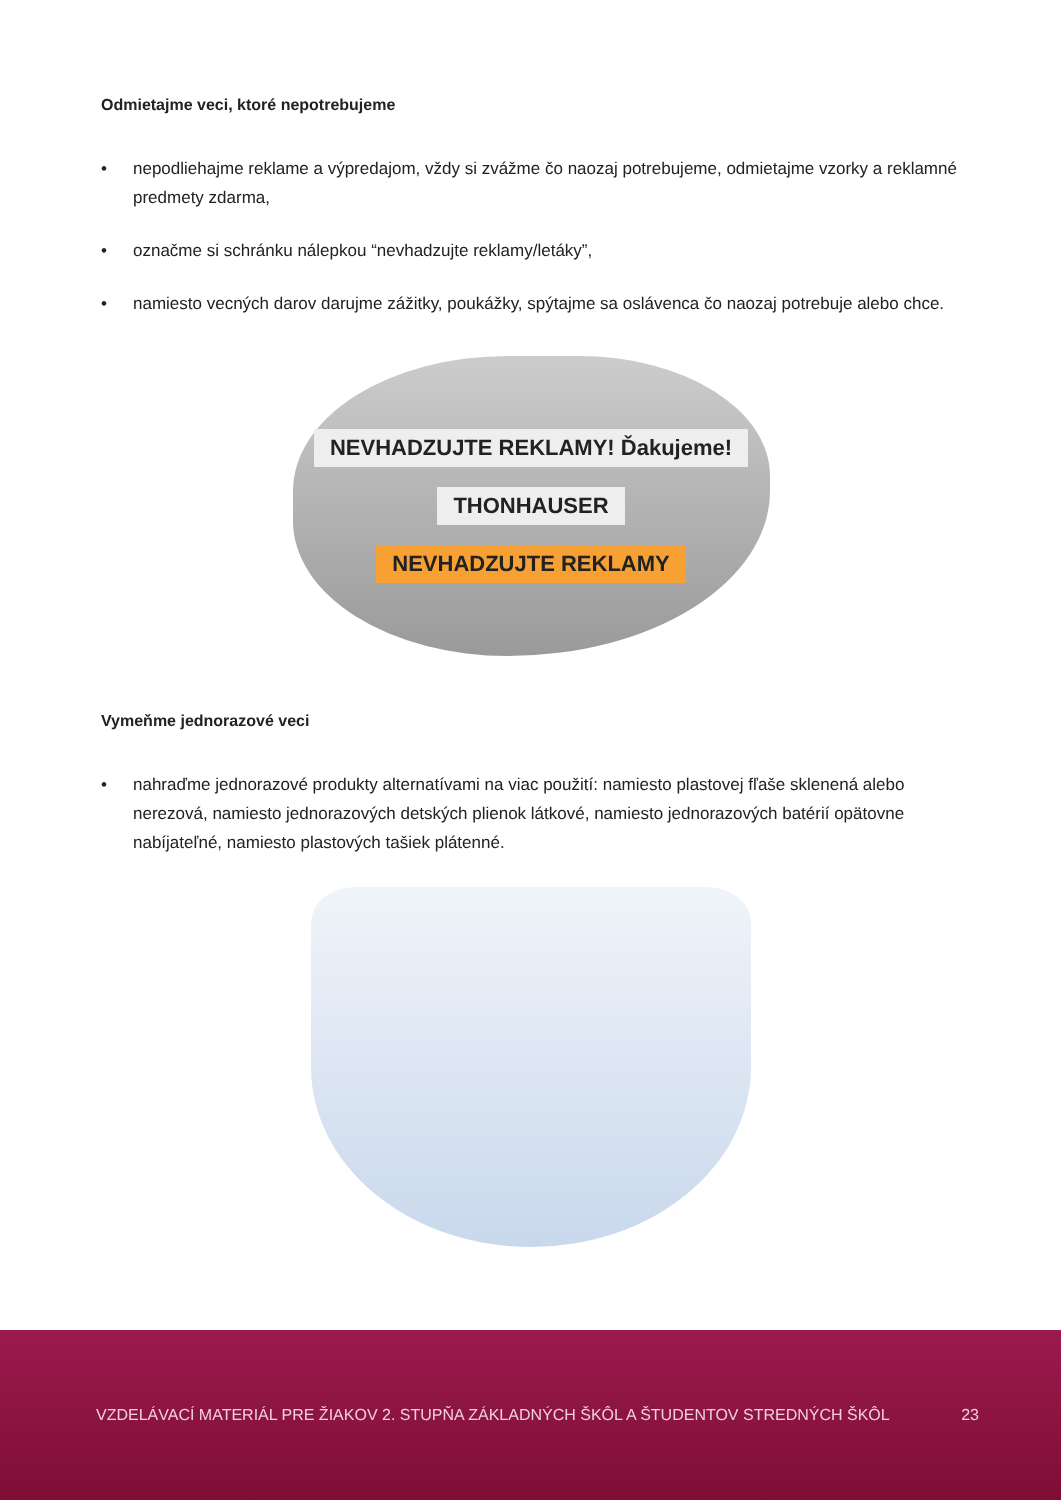Odmietajme veci, ktoré nepotrebujeme
• nepodliehajme reklame a výpredajom, vždy si zvážme čo naozaj potrebujeme, odmietajme vzorky a reklamné predmety zdarma,
• označme si schránku nálepkou “nevhadzujte reklamy/letáky”,
• namiesto vecných darov darujme zážitky, poukážky, spýtajme sa oslávenca čo naozaj potrebuje alebo chce.
NEVHADZUJTE REKLAMY! Ďakujeme!
THONHAUSER
NEVHADZUJTE REKLAMY
Vymeňme jednorazové veci
• nahraďme jednorazové produkty alternatívami na viac použití: namiesto plastovej fľaše sklenená alebo nerezová, namiesto jednorazových detských plienok látkové, namiesto jednorazových batérií opätovne nabíjateľné, namiesto plastových tašiek plátenné.
VZDELÁVACÍ MATERIÁL PRE ŽIAKOV 2. STUPŇA ZÁKLADNÝCH ŠKÔL A ŠTUDENTOV STREDNÝCH ŠKÔL 23